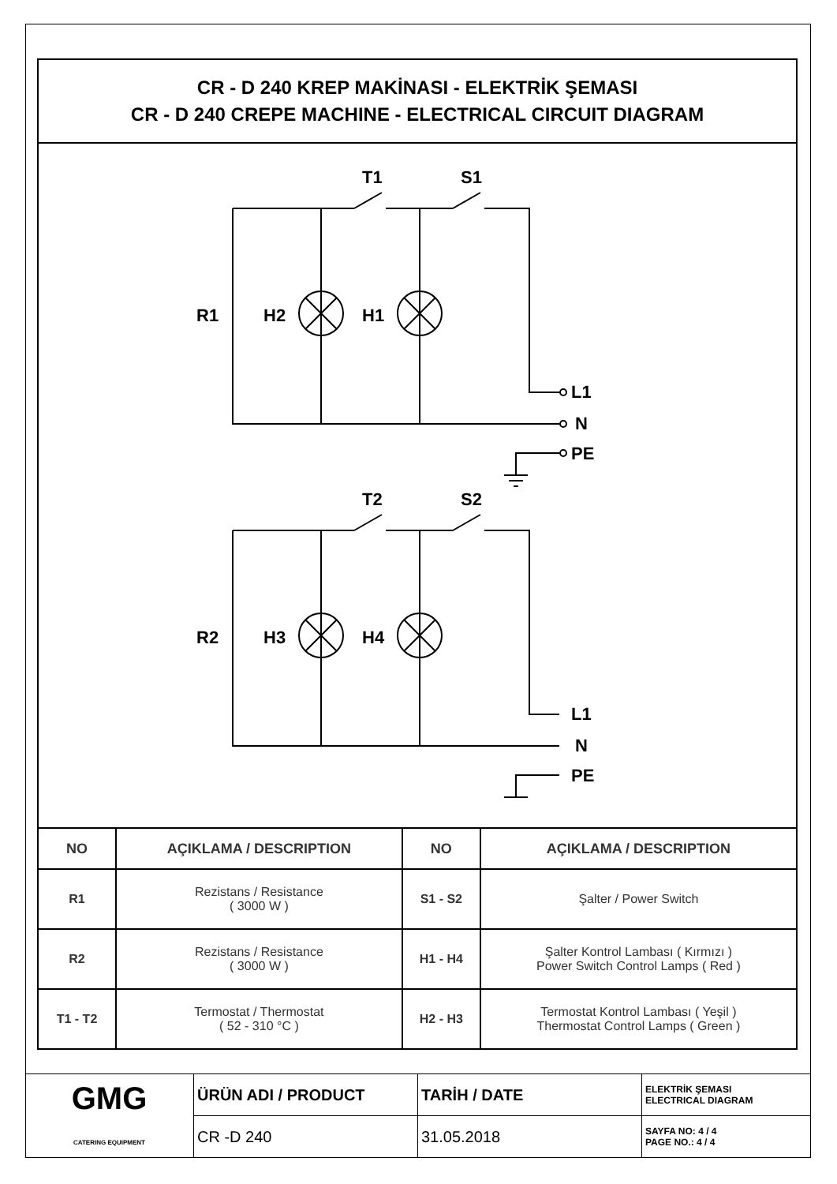CR - D 240 KREP MAKİNASI - ELEKTRİK ŞEMASI
CR - D 240 CREPE MACHINE - ELECTRICAL CIRCUIT DIAGRAM
T1
S1
R1
H2
H1
L1
N
PE
T2
S2
R2
H3
H4
L1
N
PE
| NO | AÇIKLAMA / DESCRIPTION | NO | AÇIKLAMA / DESCRIPTION |
| --- | --- | --- | --- |
| R1 | Rezistans / Resistance ( 3000 W ) | S1 - S2 | Şalter / Power Switch |
| R2 | Rezistans / Resistance ( 3000 W ) | H1 - H4 | Şalter Kontrol Lambası ( Kırmızı ) Power Switch Control Lamps ( Red ) |
| T1 - T2 | Termostat / Thermostat ( 52 - 310 °C ) | H2 - H3 | Termostat Kontrol Lambası ( Yeşil ) Thermostat Control Lamps ( Green ) |
| GMG CATERING EQUIPMENT | ÜRÜN ADI / PRODUCT | TARİH / DATE | ELEKTRİK ŞEMASI ELECTRICAL DIAGRAM |
| | CR -D 240 | 31.05.2018 | SAYFA NO: 4 / 4 PAGE NO.: 4 / 4 |